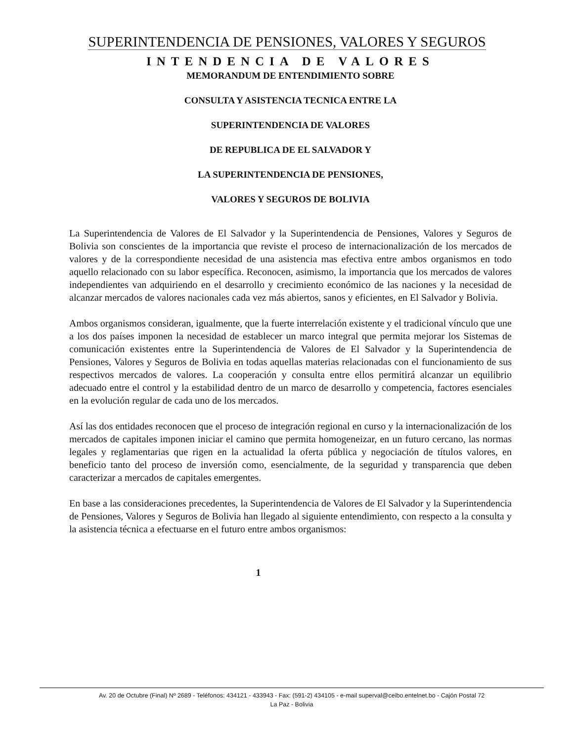SUPERINTENDENCIA DE PENSIONES, VALORES Y SEGUROS
INTENDENCIA DE VALORES
MEMORANDUM DE ENTENDIMIENTO SOBRE
CONSULTA Y ASISTENCIA TECNICA ENTRE LA
SUPERINTENDENCIA DE VALORES
DE REPUBLICA DE EL SALVADOR Y
LA SUPERINTENDENCIA DE PENSIONES,
VALORES Y SEGUROS DE BOLIVIA
La Superintendencia de Valores de El Salvador y la Superintendencia de Pensiones, Valores y Seguros de Bolivia son conscientes de la importancia que reviste el proceso de internacionalización de los mercados de valores y de la correspondiente necesidad de una asistencia mas efectiva entre ambos organismos en todo aquello relacionado con su labor específica. Reconocen, asimismo, la importancia que los mercados de valores independientes van adquiriendo en el desarrollo y crecimiento económico de las naciones y la necesidad de alcanzar mercados de valores nacionales cada vez más abiertos, sanos y eficientes, en El Salvador y Bolivia.
Ambos organismos consideran, igualmente, que la fuerte interrelación existente y el tradicional vínculo que une a los dos países imponen la necesidad de establecer un marco integral que permita mejorar los Sistemas de comunicación existentes entre la Superintendencia de Valores de El Salvador y la Superintendencia de Pensiones, Valores y Seguros de Bolivia en todas aquellas materias relacionadas con el funcionamiento de sus respectivos mercados de valores. La cooperación y consulta entre ellos permitirá alcanzar un equilibrio adecuado entre el control y la estabilidad dentro de un marco de desarrollo y competencia, factores esenciales en la evolución regular de cada uno de los mercados.
Así las dos entidades reconocen que el proceso de integración regional en curso y la internacionalización de los mercados de capitales imponen iniciar el camino que permita homogeneizar, en un futuro cercano, las normas legales y reglamentarias que rigen en la actualidad la oferta pública y negociación de títulos valores, en beneficio tanto del proceso de inversión como, esencialmente, de la seguridad y transparencia que deben caracterizar a mercados de capitales emergentes.
En base a las consideraciones precedentes, la Superintendencia de Valores de El Salvador y la Superintendencia de Pensiones, Valores y Seguros de Bolivia han llegado al siguiente entendimiento, con respecto a la consulta y la asistencia técnica a efectuarse en el futuro entre ambos organismos:
1
Av. 20 de Octubre (Final) Nº 2689 - Teléfonos: 434121 - 433943 - Fax: (591-2) 434105 - e-mail superval@ceibo.entelnet.bo - Cajón Postal 72
La Paz - Bolivia